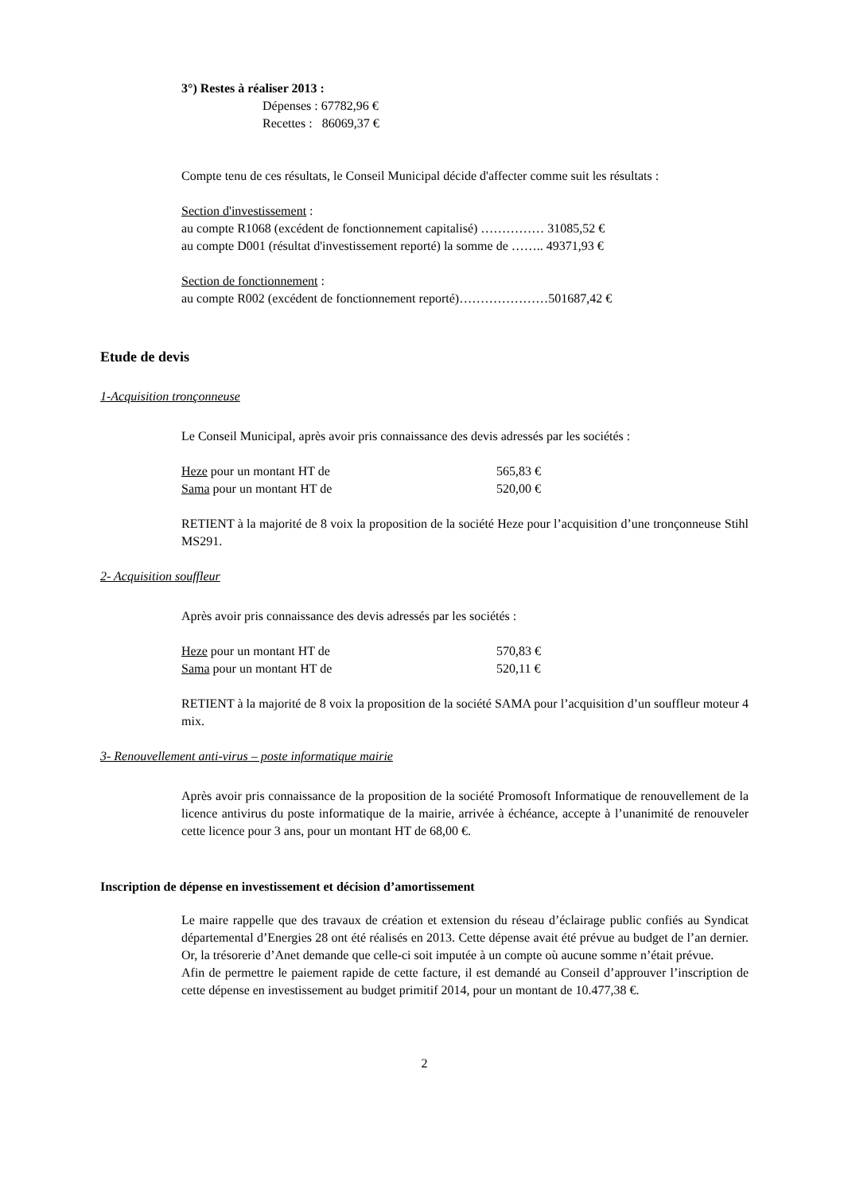3°) Restes à réaliser 2013 :
Dépenses : 67782,96 €
Recettes : 86069,37 €
Compte tenu de ces résultats, le Conseil Municipal décide d'affecter comme suit les résultats :
Section d'investissement :
au compte R1068 (excédent de fonctionnement capitalisé) …………… 31085,52 €
au compte D001 (résultat d'investissement reporté) la somme de …….. 49371,93 €
Section de fonctionnement :
au compte R002 (excédent de fonctionnement reporté)…………………501687,42 €
Etude de devis
1-Acquisition tronçonneuse
Le Conseil Municipal, après avoir pris connaissance des devis adressés par les sociétés :
Heze pour un montant HT de 565,83 €
Sama pour un montant HT de 520,00 €
RETIENT à la majorité de 8 voix la proposition de la société Heze pour l’acquisition d’une tronçonneuse Stihl MS291.
2- Acquisition souffleur
Après avoir pris connaissance des devis adressés par les sociétés :
Heze pour un montant HT de 570,83 €
Sama pour un montant HT de 520,11 €
RETIENT à la majorité de 8 voix la proposition de la société SAMA pour l’acquisition d’un souffleur moteur 4 mix.
3- Renouvellement anti-virus – poste informatique mairie
Après avoir pris connaissance de la proposition de la société Promosoft Informatique de renouvellement de la licence antivirus du poste informatique de la mairie, arrivée à échéance, accepte à l’unanimité de renouveler cette licence pour 3 ans, pour un montant HT de 68,00 €.
Inscription de dépense en investissement et décision d’amortissement
Le maire rappelle que des travaux de création et extension du réseau d’éclairage public confiés au Syndicat départemental d’Energies 28 ont été réalisés en 2013. Cette dépense avait été prévue au budget de l’an dernier. Or, la trésorerie d’Anet demande que celle-ci soit imputée à un compte où aucune somme n’était prévue.
Afin de permettre le paiement rapide de cette facture, il est demandé au Conseil d’approuver l’inscription de cette dépense en investissement au budget primitif 2014, pour un montant de 10.477,38 €.
2